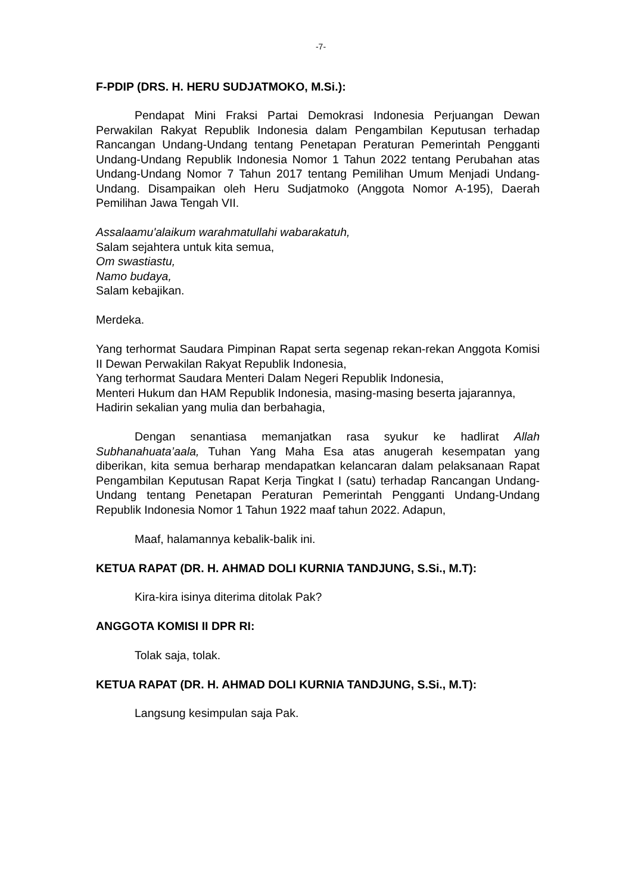-7-
F-PDIP (DRS. H. HERU SUDJATMOKO, M.Si.):
Pendapat Mini Fraksi Partai Demokrasi Indonesia Perjuangan Dewan Perwakilan Rakyat Republik Indonesia dalam Pengambilan Keputusan terhadap Rancangan Undang-Undang tentang Penetapan Peraturan Pemerintah Pengganti Undang-Undang Republik Indonesia Nomor 1 Tahun 2022 tentang Perubahan atas Undang-Undang Nomor 7 Tahun 2017 tentang Pemilihan Umum Menjadi Undang-Undang. Disampaikan oleh Heru Sudjatmoko (Anggota Nomor A-195), Daerah Pemilihan Jawa Tengah VII.
Assalaamu'alaikum warahmatullahi wabarakatuh,
Salam sejahtera untuk kita semua,
Om swastiastu,
Namo budaya,
Salam kebajikan.
Merdeka.
Yang terhormat Saudara Pimpinan Rapat serta segenap rekan-rekan Anggota Komisi II Dewan Perwakilan Rakyat Republik Indonesia,
Yang terhormat Saudara Menteri Dalam Negeri Republik Indonesia,
Menteri Hukum dan HAM Republik Indonesia, masing-masing beserta jajarannya,
Hadirin sekalian yang mulia dan berbahagia,
Dengan senantiasa memanjatkan rasa syukur ke hadlirat Allah Subhanahuata’aala, Tuhan Yang Maha Esa atas anugerah kesempatan yang diberikan, kita semua berharap mendapatkan kelancaran dalam pelaksanaan Rapat Pengambilan Keputusan Rapat Kerja Tingkat I (satu) terhadap Rancangan Undang-Undang tentang Penetapan Peraturan Pemerintah Pengganti Undang-Undang Republik Indonesia Nomor 1 Tahun 1922 maaf tahun 2022. Adapun,
Maaf, halamannya kebalik-balik ini.
KETUA RAPAT (DR. H. AHMAD DOLI KURNIA TANDJUNG, S.Si., M.T):
Kira-kira isinya diterima ditolak Pak?
ANGGOTA KOMISI II DPR RI:
Tolak saja, tolak.
KETUA RAPAT (DR. H. AHMAD DOLI KURNIA TANDJUNG, S.Si., M.T):
Langsung kesimpulan saja Pak.